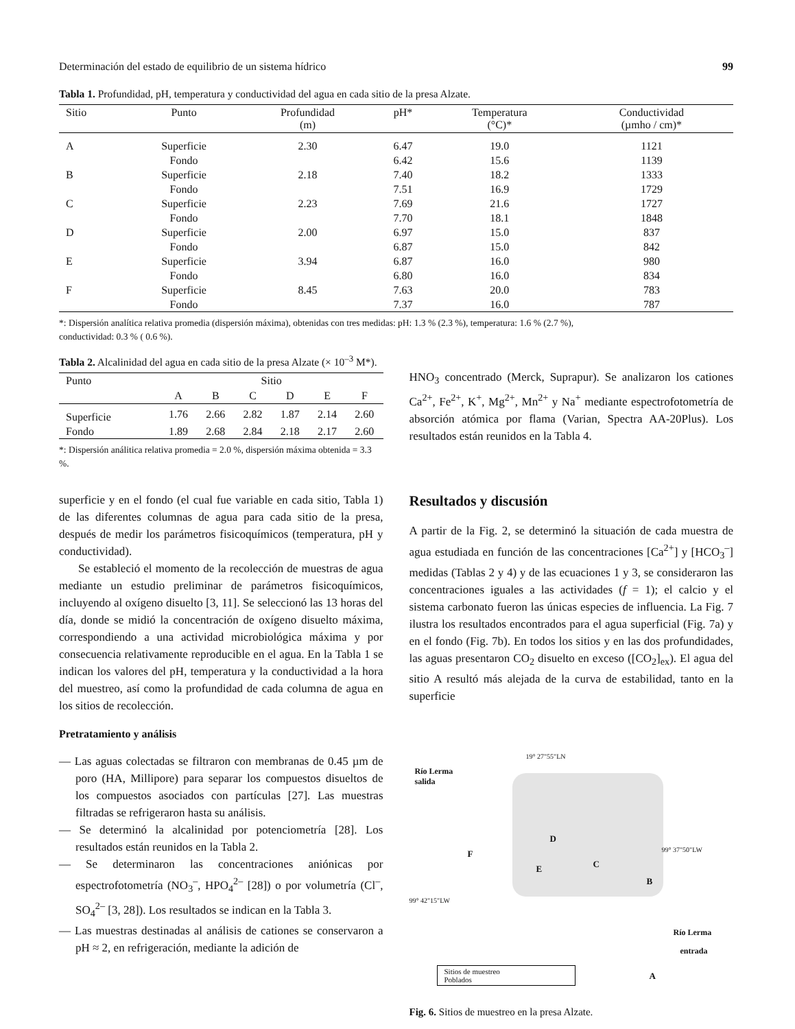Determinación del estado de equilibrio de un sistema hídrico 99
Tabla 1. Profundidad, pH, temperatura y conductividad del agua en cada sitio de la presa Alzate.
| Sitio | Punto | Profundidad (m) | pH* | Temperatura (°C)* | Conductividad (µmho / cm)* |
| --- | --- | --- | --- | --- | --- |
| A | Superficie | 2.30 | 6.47 | 19.0 | 1121 |
| | Fondo | | 6.42 | 15.6 | 1139 |
| B | Superficie | 2.18 | 7.40 | 18.2 | 1333 |
| | Fondo | | 7.51 | 16.9 | 1729 |
| C | Superficie | 2.23 | 7.69 | 21.6 | 1727 |
| | Fondo | | 7.70 | 18.1 | 1848 |
| D | Superficie | 2.00 | 6.97 | 15.0 | 837 |
| | Fondo | | 6.87 | 15.0 | 842 |
| E | Superficie | 3.94 | 6.87 | 16.0 | 980 |
| | Fondo | | 6.80 | 16.0 | 834 |
| F | Superficie | 8.45 | 7.63 | 20.0 | 783 |
| | Fondo | | 7.37 | 16.0 | 787 |
*: Dispersión analítica relativa promedia (dispersión máxima), obtenidas con tres medidas: pH: 1.3 % (2.3 %), temperatura: 1.6 % (2.7 %),
conductividad: 0.3 % ( 0.6 %).
Tabla 2. Alcalinidad del agua en cada sitio de la presa Alzate (× 10<sup>–3</sup> M*).
| Punto | Sitio | | | | | |
| --- | --- | --- | --- | --- | --- | --- |
| | A | B | C | D | E | F |
| Superficie | 1.76 | 2.66 | 2.82 | 1.87 | 2.14 | 2.60 |
| Fondo | 1.89 | 2.68 | 2.84 | 2.18 | 2.17 | 2.60 |
*: Dispersión análitica relativa promedia = 2.0 %, dispersión máxima obtenida = 3.3 %.
superficie y en el fondo (el cual fue variable en cada sitio, Tabla 1) de las diferentes columnas de agua para cada sitio de la presa, después de medir los parámetros fisicoquímicos (temperatura, pH y conductividad).
Se estableció el momento de la recolección de muestras de agua mediante un estudio preliminar de parámetros fisicoquímicos, incluyendo al oxígeno disuelto [3, 11]. Se seleccionó las 13 horas del día, donde se midió la concentración de oxígeno disuelto máxima, correspondiendo a una actividad microbiológica máxima y por consecuencia relativamente reproducible en el agua. En la Tabla 1 se indican los valores del pH, temperatura y la conductividad a la hora del muestreo, así como la profundidad de cada columna de agua en los sitios de recolección.
Pretratamiento y análisis
— Las aguas colectadas se filtraron con membranas de 0.45 µm de poro (HA, Millipore) para separar los compuestos disueltos de los compuestos asociados con partículas [27]. Las muestras filtradas se refrigeraron hasta su análisis.
— Se determinó la alcalinidad por potenciometría [28]. Los resultados están reunidos en la Tabla 2.
— Se determinaron las concentraciones aniónicas por espectrofotometría (NO<sub>3</sub><sup>–</sup>, HPO<sub>4</sub><sup>2–</sup> [28]) o por volumetría (Cl<sup>–</sup>, SO<sub>4</sub><sup>2–</sup> [3, 28]). Los resultados se indican en la Tabla 3.
— Las muestras destinadas al análisis de cationes se conservaron a pH ≈ 2, en refrigeración, mediante la adición de
HNO<sub>3</sub> concentrado (Merck, Suprapur). Se analizaron los cationes Ca<sup>2+</sup>, Fe<sup>2+</sup>, K<sup>+</sup>, Mg<sup>2+</sup>, Mn<sup>2+</sup> y Na<sup>+</sup> mediante espectrofotometría de absorción atómica por flama (Varian, Spectra AA-20Plus). Los resultados están reunidos en la Tabla 4.
Resultados y discusión
A partir de la Fig. 2, se determinó la situación de cada muestra de agua estudiada en función de las concentraciones [Ca<sup>2+</sup>] y [HCO<sub>3</sub><sup>–</sup>] medidas (Tablas 2 y 4) y de las ecuaciones 1 y 3, se consideraron las concentraciones iguales a las actividades (f = 1); el calcio y el sistema carbonato fueron las únicas especies de influencia. La Fig. 7 ilustra los resultados encontrados para el agua superficial (Fig. 7a) y en el fondo (Fig. 7b). En todos los sitios y en las dos profundidades, las aguas presentaron CO<sub>2</sub> disuelto en exceso ([CO<sub>2</sub>]<sub>ex</sub>). El agua del sitio A resultó más alejada de la curva de estabilidad, tanto en la superficie
19° 27"55"LN
Río Lerma
salida
F
D
E C
B
99° 37"50"LW
99° 42"15"LW
Río Lerma
entrada
A
Sitios de muestreo
Poblados
Fig. 6. Sitios de muestreo en la presa Alzate.